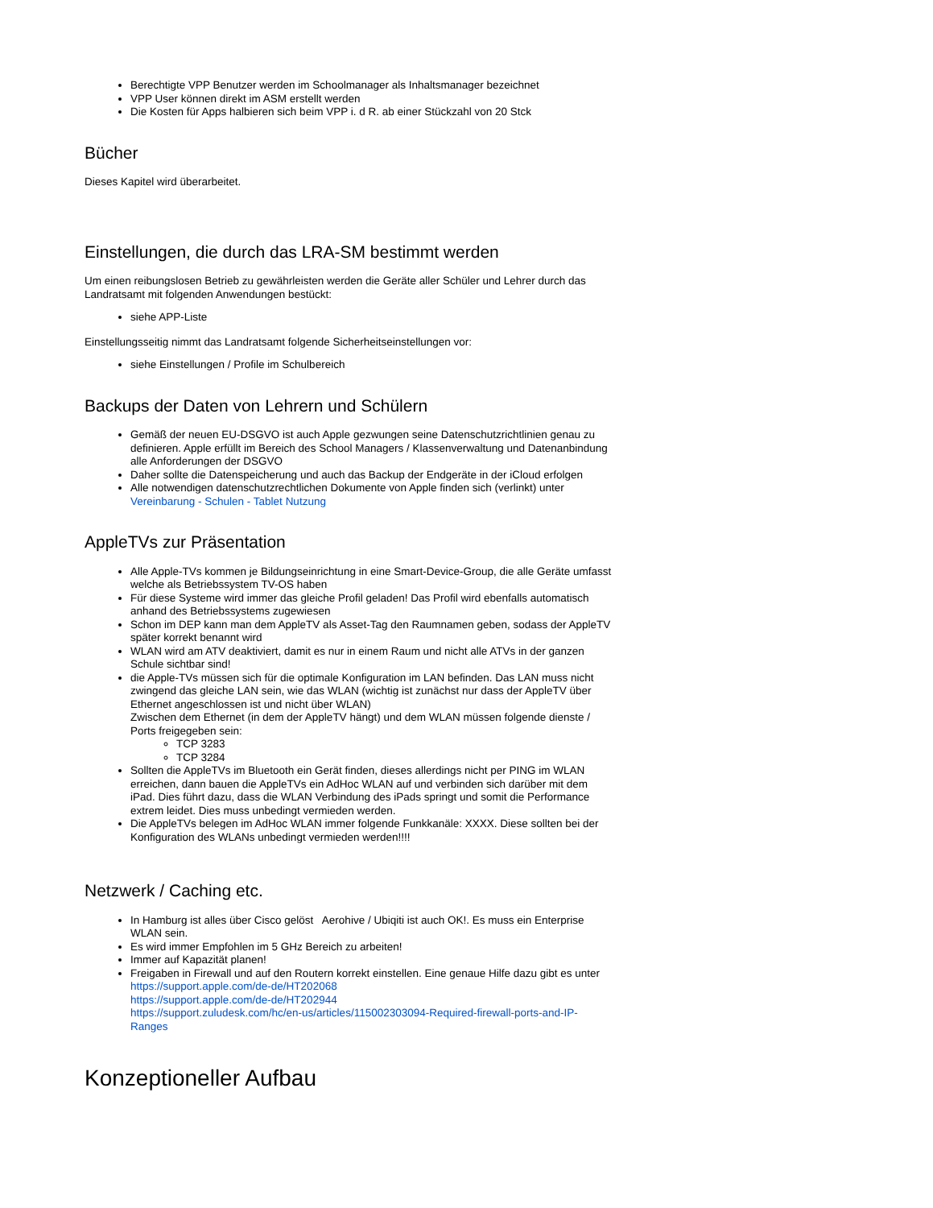Berechtigte VPP Benutzer werden im Schoolmanager als Inhaltsmanager bezeichnet
VPP User können direkt im ASM erstellt werden
Die Kosten für Apps halbieren sich beim VPP i. d R. ab einer Stückzahl von 20 Stck
Bücher
Dieses Kapitel wird überarbeitet.
Einstellungen, die durch das LRA-SM bestimmt werden
Um einen reibungslosen Betrieb zu gewährleisten werden die Geräte aller Schüler und Lehrer durch das Landratsamt mit folgenden Anwendungen bestückt:
siehe APP-Liste
Einstellungsseitig nimmt das Landratsamt folgende Sicherheitseinstellungen vor:
siehe Einstellungen / Profile im Schulbereich
Backups der Daten von Lehrern und Schülern
Gemäß der neuen EU-DSGVO ist auch Apple gezwungen seine Datenschutzrichtlinien genau zu definieren. Apple erfüllt im Bereich des School Managers / Klassenverwaltung und Datenanbindung alle Anforderungen der DSGVO
Daher sollte die Datenspeicherung und auch das Backup der Endgeräte in der iCloud erfolgen
Alle notwendigen datenschutzrechtlichen Dokumente von Apple finden sich (verlinkt) unter Vereinbarung - Schulen - Tablet Nutzung
AppleTVs zur Präsentation
Alle Apple-TVs kommen je Bildungseinrichtung in eine Smart-Device-Group, die alle Geräte umfasst welche als Betriebssystem TV-OS haben
Für diese Systeme wird immer das gleiche Profil geladen! Das Profil wird ebenfalls automatisch anhand des Betriebssystems zugewiesen
Schon im DEP kann man dem AppleTV als Asset-Tag den Raumnamen geben, sodass der AppleTV später korrekt benannt wird
WLAN wird am ATV deaktiviert, damit es nur in einem Raum und nicht alle ATVs in der ganzen Schule sichtbar sind!
die Apple-TVs müssen sich für die optimale Konfiguration im LAN befinden. Das LAN muss nicht zwingend das gleiche LAN sein, wie das WLAN (wichtig ist zunächst nur dass der AppleTV über Ethernet angeschlossen ist und nicht über WLAN)
Zwischen dem Ethernet (in dem der AppleTV hängt) und dem WLAN müssen folgende dienste / Ports freigegeben sein:
TCP 3283
TCP 3284
Sollten die AppleTVs im Bluetooth ein Gerät finden, dieses allerdings nicht per PING im WLAN erreichen, dann bauen die AppleTVs ein AdHoc WLAN auf und verbinden sich darüber mit dem iPad. Dies führt dazu, dass die WLAN Verbindung des iPads springt und somit die Performance extrem leidet. Dies muss unbedingt vermieden werden.
Die AppleTVs belegen im AdHoc WLAN immer folgende Funkkanäle: XXXX. Diese sollten bei der Konfiguration des WLANs unbedingt vermieden werden!!!!
Netzwerk / Caching etc.
In Hamburg ist alles über Cisco gelöst Aerohive / Ubiqiti ist auch OK!. Es muss ein Enterprise WLAN sein.
Es wird immer Empfohlen im 5 GHz Bereich zu arbeiten!
Immer auf Kapazität planen!
Freigaben in Firewall und auf den Routern korrekt einstellen. Eine genaue Hilfe dazu gibt es unter
https://support.apple.com/de-de/HT202068
https://support.apple.com/de-de/HT202944
https://support.zuludesk.com/hc/en-us/articles/115002303094-Required-firewall-ports-and-IP-Ranges
Konzeptioneller Aufbau